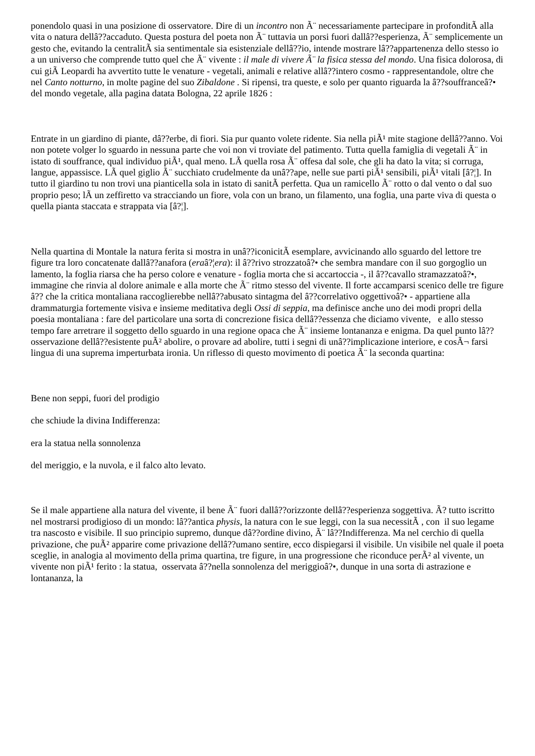ponendolo quasi in una posizione di osservatore. Dire di un incontro non Ã¨ necessariamente partecipare in profonditÃ alla vita o natura dellâ??accaduto. Questa postura del poeta non Ã¨ tuttavia un porsi fuori dallâ??esperienza, Ã¨ semplicemente un gesto che, evitando la centralitÃ sia sentimentale sia esistenziale dellâ??io, intende mostrare lâ??appartenenza dello stesso io a un universo che comprende tutto quel che Ã¨ vivente : il male di vivere Ã¨ la fisica stessa del mondo. Una fisica dolorosa, di cui giÃ Leopardi ha avvertito tutte le venature - vegetali, animali e relative allâ??intero cosmo - rappresentandole, oltre che nel Canto notturno, in molte pagine del suo Zibaldone . Si ripensi, tra queste, e solo per quanto riguarda la â??souffranceâ?• del mondo vegetale, alla pagina datata Bologna, 22 aprile 1826 :
Entrate in un giardino di piante, dâ??erbe, di fiori. Sia pur quanto volete ridente. Sia nella piÃ¹ mite stagione dellâ??anno. Voi non potete volger lo sguardo in nessuna parte che voi non vi troviate del patimento. Tutta quella famiglia di vegetali Ã¨ in istato di souffrance, qual individuo piÃ¹, qual meno. LÃ quella rosa Ã¨ offesa dal sole, che gli ha dato la vita; si corruga, langue, appassisce. LÃ quel giglio Ã¨ succhiato crudelmente da unâ??ape, nelle sue parti piÃ¹ sensibili, piÃ¹ vitali [â?¦]. In tutto il giardino tu non trovi una pianticella sola in istato di sanitÃ perfetta. Qua un ramicello Ã¨ rotto o dal vento o dal suo proprio peso; lÃ un zeffiretto va stracciando un fiore, vola con un brano, un filamento, una foglia, una parte viva di questa o quella pianta staccata e strappata via [â?¦].
Nella quartina di Montale la natura ferita si mostra in unâ??iconicitÃ esemplare, avvicinando allo sguardo del lettore tre figure tra loro concatenate dallâ??anafora (eraâ?¦era): il â??rivo strozzatoâ?• che sembra mandare con il suo gorgoglio un lamento, la foglia riarsa che ha perso colore e venature - foglia morta che si accartoccia -, il â??cavallo stramazzatoâ?•, immagine che rinvia al dolore animale e alla morte che Ã¨ ritmo stesso del vivente. Il forte accamparsi scenico delle tre figure â?? che la critica montaliana raccoglierebbe nellâ??abusato sintagma del â??correlativo oggettivoâ?• - appartiene alla drammaturgia fortemente visiva e insieme meditativa degli Ossi di seppia, ma definisce anche uno dei modi propri della poesia montaliana : fare del particolare una sorta di concrezione fisica dellâ??essenza che diciamo vivente, e allo stesso tempo fare arretrare il soggetto dello sguardo in una regione opaca che Ã¨ insieme lontananza e enigma. Da quel punto lâ?? osservazione dellâ??esistente puÃ² abolire, o provare ad abolire, tutti i segni di unâ??implicazione interiore, e cosÃ¬ farsi lingua di una suprema imperturbata ironia. Un riflesso di questo movimento di poetica Ã¨ la seconda quartina:
Bene non seppi, fuori del prodigio
che schiude la divina Indifferenza:
era la statua nella sonnolenza
del meriggio, e la nuvola, e il falco alto levato.
Se il male appartiene alla natura del vivente, il bene Ã¨ fuori dallâ??orizzonte dellâ??esperienza soggettiva. Ã? tutto iscritto nel mostrarsi prodigioso di un mondo: lâ??antica physis, la natura con le sue leggi, con la sua necessitÃ , con il suo legame tra nascosto e visibile. Il suo principio supremo, dunque dâ??ordine divino, Ã¨ lâ??Indifferenza. Ma nel cerchio di quella privazione, che puÃ² apparire come privazione dellâ??umano sentire, ecco dispiegarsi il visibile. Un visibile nel quale il poeta sceglie, in analogia al movimento della prima quartina, tre figure, in una progressione che riconduce perÃ² al vivente, un vivente non piÃ¹ ferito : la statua, osservata â??nella sonnolenza del meriggioâ?•, dunque in una sorta di astrazione e lontananza, la